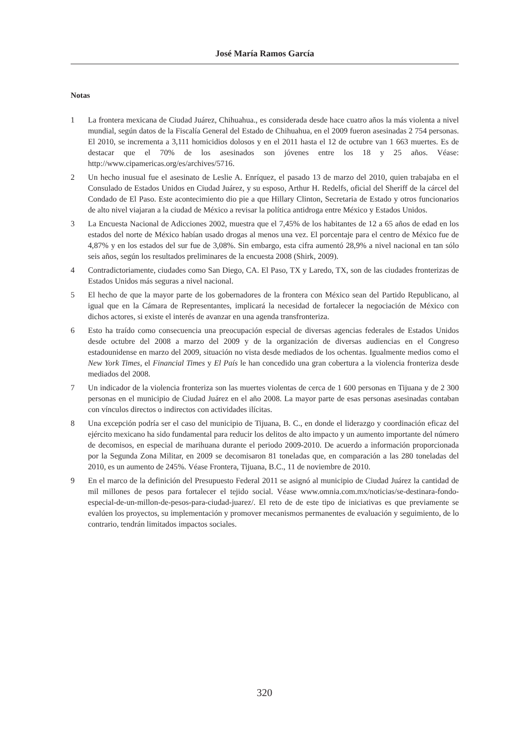José María Ramos García
Notas
1 La frontera mexicana de Ciudad Juárez, Chihuahua., es considerada desde hace cuatro años la más violenta a nivel mundial, según datos de la Fiscalía General del Estado de Chihuahua, en el 2009 fueron asesinadas 2 754 personas. El 2010, se incrementa a 3,111 homicidios dolosos y en el 2011 hasta el 12 de octubre van 1 663 muertes. Es de destacar que el 70% de los asesinados son jóvenes entre los 18 y 25 años. Véase: http://www.cipamericas.org/es/archives/5716.
2 Un hecho inusual fue el asesinato de Leslie A. Enríquez, el pasado 13 de marzo del 2010, quien trabajaba en el Consulado de Estados Unidos en Ciudad Juárez, y su esposo, Arthur H. Redelfs, oficial del Sheriff de la cárcel del Condado de El Paso. Este acontecimiento dio pie a que Hillary Clinton, Secretaria de Estado y otros funcionarios de alto nivel viajaran a la ciudad de México a revisar la política antidroga entre México y Estados Unidos.
3 La Encuesta Nacional de Adicciones 2002, muestra que el 7,45% de los habitantes de 12 a 65 años de edad en los estados del norte de México habían usado drogas al menos una vez. El porcentaje para el centro de México fue de 4,87% y en los estados del sur fue de 3,08%. Sin embargo, esta cifra aumentó 28,9% a nivel nacional en tan sólo seis años, según los resultados preliminares de la encuesta 2008 (Shirk, 2009).
4 Contradictoriamente, ciudades como San Diego, CA. El Paso, TX y Laredo, TX, son de las ciudades fronterizas de Estados Unidos más seguras a nivel nacional.
5 El hecho de que la mayor parte de los gobernadores de la frontera con México sean del Partido Republicano, al igual que en la Cámara de Representantes, implicará la necesidad de fortalecer la negociación de México con dichos actores, si existe el interés de avanzar en una agenda transfronteriza.
6 Esto ha traído como consecuencia una preocupación especial de diversas agencias federales de Estados Unidos desde octubre del 2008 a marzo del 2009 y de la organización de diversas audiencias en el Congreso estadounidense en marzo del 2009, situación no vista desde mediados de los ochentas. Igualmente medios como el New York Times, el Financial Times y El País le han concedido una gran cobertura a la violencia fronteriza desde mediados del 2008.
7 Un indicador de la violencia fronteriza son las muertes violentas de cerca de 1 600 personas en Tijuana y de 2 300 personas en el municipio de Ciudad Juárez en el año 2008. La mayor parte de esas personas asesinadas contaban con vínculos directos o indirectos con actividades ilícitas.
8 Una excepción podría ser el caso del municipio de Tijuana, B. C., en donde el liderazgo y coordinación eficaz del ejército mexicano ha sido fundamental para reducir los delitos de alto impacto y un aumento importante del número de decomisos, en especial de marihuana durante el periodo 2009-2010. De acuerdo a información proporcionada por la Segunda Zona Militar, en 2009 se decomisaron 81 toneladas que, en comparación a las 280 toneladas del 2010, es un aumento de 245%. Véase Frontera, Tijuana, B.C., 11 de noviembre de 2010.
9 En el marco de la definición del Presupuesto Federal 2011 se asignó al municipio de Ciudad Juárez la cantidad de mil millones de pesos para fortalecer el tejido social. Véase www.omnia.com.mx/noticias/se-destinara-fondo-especial-de-un-millon-de-pesos-para-ciudad-juarez/. El reto de de este tipo de iniciativas es que previamente se evalúen los proyectos, su implementación y promover mecanismos permanentes de evaluación y seguimiento, de lo contrario, tendrán limitados impactos sociales.
320